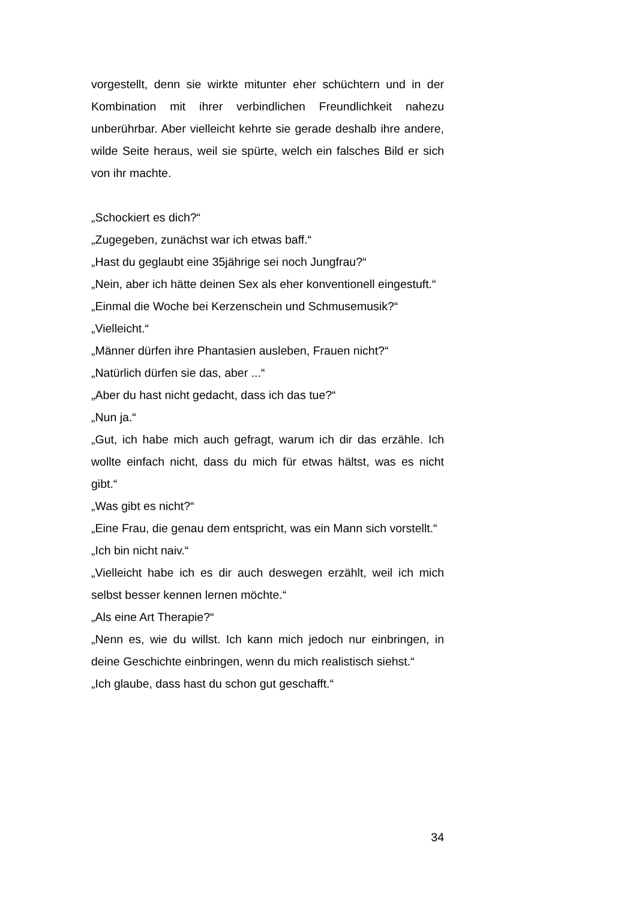vorgestellt, denn sie wirkte mitunter eher schüchtern und in der Kombination mit ihrer verbindlichen Freundlichkeit nahezu unberührbar. Aber vielleicht kehrte sie gerade deshalb ihre andere, wilde Seite heraus, weil sie spürte, welch ein falsches Bild er sich von ihr machte.
„Schockiert es dich?“
„Zugegeben, zunächst war ich etwas baff.“
„Hast du geglaubt eine 35jährige sei noch Jungfrau?“
„Nein, aber ich hätte deinen Sex als eher konventionell eingestuft.“
„Einmal die Woche bei Kerzenschein und Schmusemusik?“
„Vielleicht.“
„Männer dürfen ihre Phantasien ausleben, Frauen nicht?“
„Natürlich dürfen sie das, aber ...“
„Aber du hast nicht gedacht, dass ich das tue?“
„Nun ja.“
„Gut, ich habe mich auch gefragt, warum ich dir das erzähle. Ich wollte einfach nicht, dass du mich für etwas hältst, was es nicht gibt.“
„Was gibt es nicht?“
„Eine Frau, die genau dem entspricht, was ein Mann sich vorstellt.“
„Ich bin nicht naiv.“
„Vielleicht habe ich es dir auch deswegen erzählt, weil ich mich selbst besser kennen lernen möchte.“
„Als eine Art Therapie?“
„Nenn es, wie du willst. Ich kann mich jedoch nur einbringen, in deine Geschichte einbringen, wenn du mich realistisch siehst.“
„Ich glaube, dass hast du schon gut geschafft.“
34